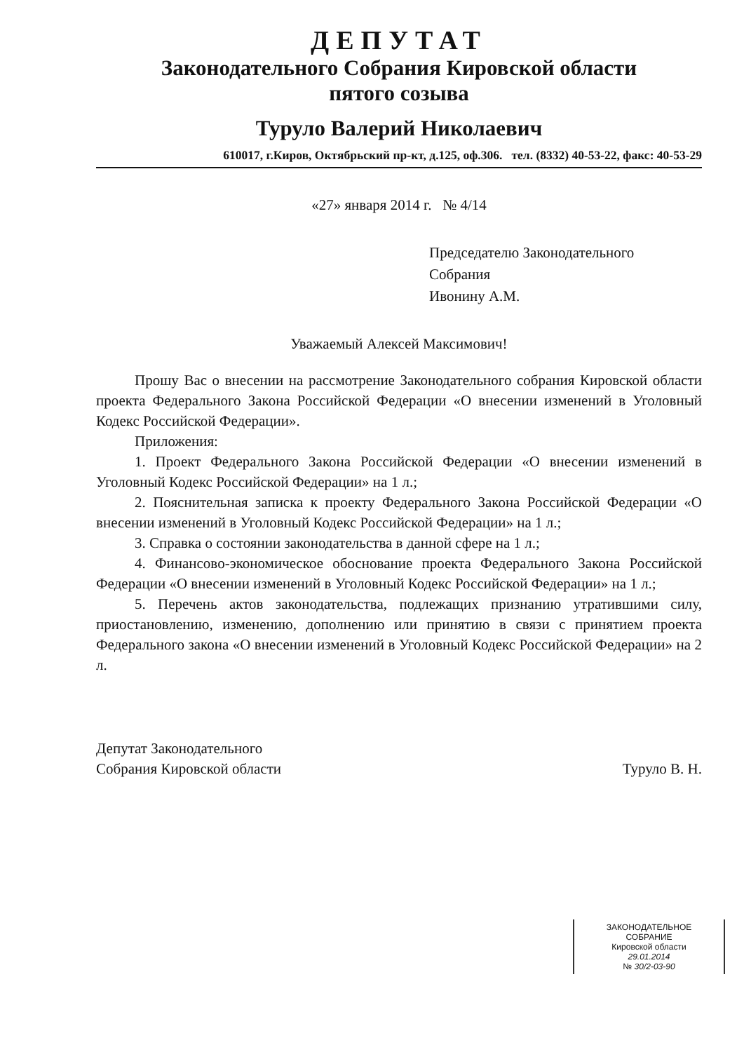ДЕПУТАТ
Законодательного Собрания Кировской области
пятого созыва
Туруло Валерий Николаевич
610017, г.Киров, Октябрьский пр-кт, д.125, оф.306. тел. (8332) 40-53-22, факс: 40-53-29
«27» января 2014 г. № 4/14
Председателю Законодательного
Собрания
Ивонину А.М.
Уважаемый Алексей Максимович!
Прошу Вас о внесении на рассмотрение Законодательного собрания Кировской области проекта Федерального Закона Российской Федерации «О внесении изменений в Уголовный Кодекс Российской Федерации».
Приложения:
1. Проект Федерального Закона Российской Федерации «О внесении изменений в Уголовный Кодекс Российской Федерации» на 1 л.;
2. Пояснительная записка к проекту Федерального Закона Российской Федерации «О внесении изменений в Уголовный Кодекс Российской Федерации» на 1 л.;
3. Справка о состоянии законодательства в данной сфере на 1 л.;
4. Финансово-экономическое обоснование проекта Федерального Закона Российской Федерации «О внесении изменений в Уголовный Кодекс Российской Федерации» на 1 л.;
5. Перечень актов законодательства, подлежащих признанию утратившими силу, приостановлению, изменению, дополнению или принятию в связи с принятием проекта Федерального закона «О внесении изменений в Уголовный Кодекс Российской Федерации» на 2 л.
Депутат Законодательного
Собрания Кировской области
Туруло В. Н.
ЗАКОНОДАТЕЛЬНОЕ
СОБРАНИЕ
Кировской области
29.01.2014
№ 30/2-03-90